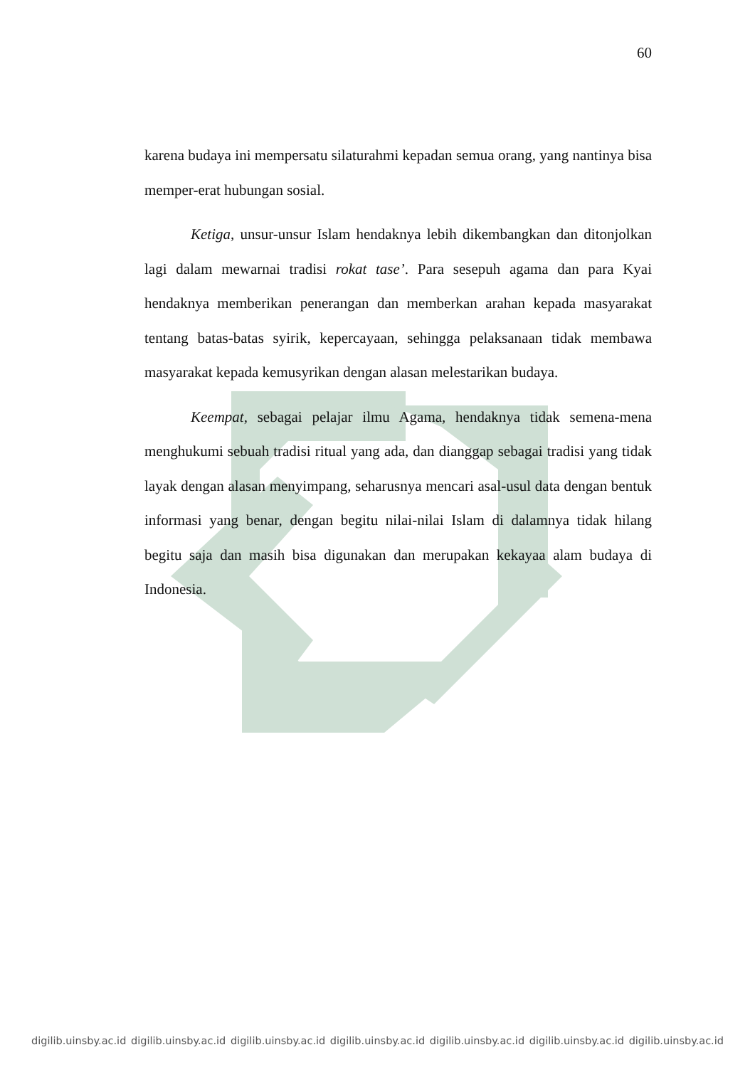60
karena budaya ini mempersatu silaturahmi kepadan semua orang, yang nantinya bisa memper-erat hubungan sosial.
Ketiga, unsur-unsur Islam hendaknya lebih dikembangkan dan ditonjolkan lagi dalam mewarnai tradisi rokat tase’. Para sesepuh agama dan para Kyai hendaknya memberikan penerangan dan memberkan arahan kepada masyarakat tentang batas-batas syirik, kepercayaan, sehingga pelaksanaan tidak membawa masyarakat kepada kemusyrikan dengan alasan melestarikan budaya.
Keempat, sebagai pelajar ilmu Agama, hendaknya tidak semena-mena menghukumi sebuah tradisi ritual yang ada, dan dianggap sebagai tradisi yang tidak layak dengan alasan menyimpang, seharusnya mencari asal-usul data dengan bentuk informasi yang benar, dengan begitu nilai-nilai Islam di dalamnya tidak hilang begitu saja dan masih bisa digunakan dan merupakan kekayaa alam budaya di Indonesia.
digilib.uinsby.ac.id digilib.uinsby.ac.id digilib.uinsby.ac.id digilib.uinsby.ac.id digilib.uinsby.ac.id digilib.uinsby.ac.id digilib.uinsby.ac.id